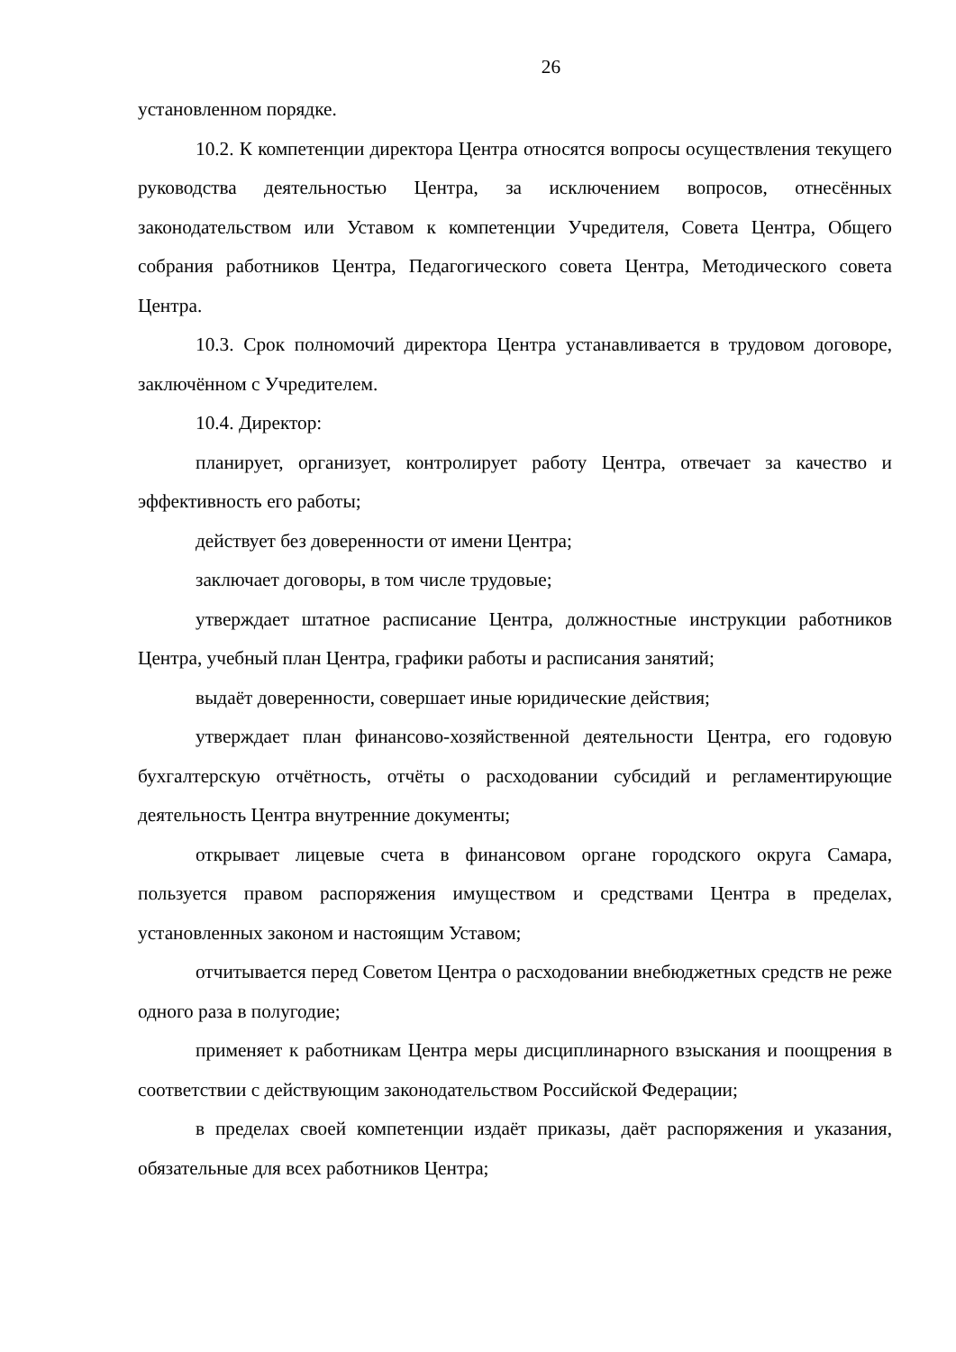26
установленном порядке.
10.2. К компетенции директора Центра относятся вопросы осуществления текущего руководства деятельностью Центра, за исключением вопросов, отнесённых законодательством или Уставом к компетенции Учредителя, Совета Центра, Общего собрания работников Центра, Педагогического совета Центра, Методического совета Центра.
10.3. Срок полномочий директора Центра устанавливается в трудовом договоре, заключённом с Учредителем.
10.4. Директор:
планирует, организует, контролирует работу Центра, отвечает за качество и эффективность его работы;
действует без доверенности от имени Центра;
заключает договоры, в том числе трудовые;
утверждает штатное расписание Центра, должностные инструкции работников Центра, учебный план Центра, графики работы и расписания занятий;
выдаёт доверенности, совершает иные юридические действия;
утверждает план финансово-хозяйственной деятельности Центра, его годовую бухгалтерскую отчётность, отчёты о расходовании субсидий и регламентирующие деятельность Центра внутренние документы;
открывает лицевые счета в финансовом органе городского округа Самара, пользуется правом распоряжения имуществом и средствами Центра в пределах, установленных законом и настоящим Уставом;
отчитывается перед Советом Центра о расходовании внебюджетных средств не реже одного раза в полугодие;
применяет к работникам Центра меры дисциплинарного взыскания и поощрения в соответствии с действующим законодательством Российской Федерации;
в пределах своей компетенции издаёт приказы, даёт распоряжения и указания, обязательные для всех работников Центра;